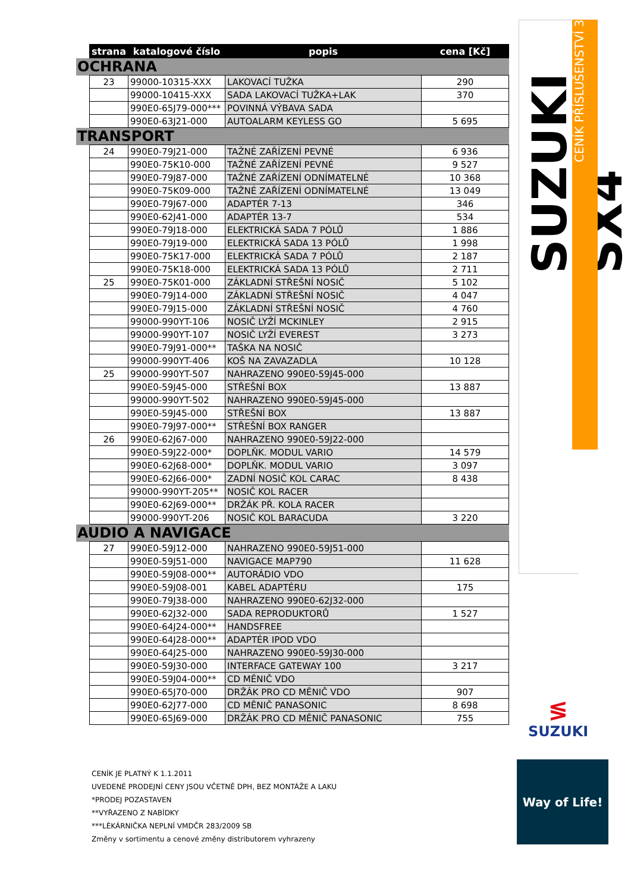| | strana | katalogové číslo | popis | cena [Kč] |
| --- | --- | --- | --- | --- |
| OCHRANA | | | | |
| | 23 | 99000-10315-XXX | LAKOVACÍ TUŽKA | 290 |
| | | 99000-10415-XXX | SADA LAKOVACÍ TUŽKA+LAK | 370 |
| | | 990E0-65J79-000*** | POVINNÁ VÝBAVA SADA | |
| | | 990E0-63J21-000 | AUTOALARM KEYLESS GO | 5 695 |
| TRANSPORT | | | | |
| | 24 | 990E0-79J21-000 | TAŽNÉ ZAŘÍZENÍ PEVNÉ | 6 936 |
| | | 990E0-75K10-000 | TAŽNÉ ZAŘÍZENÍ PEVNÉ | 9 527 |
| | | 990E0-79J87-000 | TAŽNÉ ZAŘÍZENÍ ODNÍMATELNÉ | 10 368 |
| | | 990E0-75K09-000 | TAŽNÉ ZAŘÍZENÍ ODNÍMATELNÉ | 13 049 |
| | | 990E0-79J67-000 | ADAPTÉR 7-13 | 346 |
| | | 990E0-62J41-000 | ADAPTÉR 13-7 | 534 |
| | | 990E0-79J18-000 | ELEKTRICKÁ SADA 7 PÓLŮ | 1 886 |
| | | 990E0-79J19-000 | ELEKTRICKÁ SADA 13 PÓLŮ | 1 998 |
| | | 990E0-75K17-000 | ELEKTRICKÁ SADA 7 PÓLŮ | 2 187 |
| | | 990E0-75K18-000 | ELEKTRICKÁ SADA 13 PÓLŮ | 2 711 |
| | 25 | 990E0-75K01-000 | ZÁKLADNÍ STŘEŠNÍ NOSIČ | 5 102 |
| | | 990E0-79J14-000 | ZÁKLADNÍ STŘEŠNÍ NOSIČ | 4 047 |
| | | 990E0-79J15-000 | ZÁKLADNÍ STŘEŠNÍ NOSIČ | 4 760 |
| | | 99000-990YT-106 | NOSIČ LYŽÍ MCKINLEY | 2 915 |
| | | 99000-990YT-107 | NOSIČ LYŽÍ EVEREST | 3 273 |
| | | 990E0-79J91-000** | TAŠKA NA NOSIČ | |
| | | 99000-990YT-406 | KOŠ NA ZAVAZADLA | 10 128 |
| | 25 | 99000-990YT-507 | NAHRAZENO 990E0-59J45-000 | |
| | | 990E0-59J45-000 | STŘEŠNÍ BOX | 13 887 |
| | | 99000-990YT-502 | NAHRAZENO 990E0-59J45-000 | |
| | | 990E0-59J45-000 | STŘEŠNÍ BOX | 13 887 |
| | | 990E0-79J97-000** | STŘEŠNÍ BOX RANGER | |
| | 26 | 990E0-62J67-000 | NAHRAZENO 990E0-59J22-000 | |
| | | 990E0-59J22-000* | DOPLŇK. MODUL VARIO | 14 579 |
| | | 990E0-62J68-000* | DOPLŇK. MODUL VARIO | 3 097 |
| | | 990E0-62J66-000* | ZADNÍ NOSIČ KOL CARAC | 8 438 |
| | | 99000-990YT-205** | NOSIČ KOL RACER | |
| | | 990E0-62J69-000** | DRŽÁK PŘ. KOLA RACER | |
| | | 99000-990YT-206 | NOSIČ KOL BARACUDA | 3 220 |
| AUDIO A NAVIGACE | | | | |
| | 27 | 990E0-59J12-000 | NAHRAZENO 990E0-59J51-000 | |
| | | 990E0-59J51-000 | NAVIGACE MAP790 | 11 628 |
| | | 990E0-59J08-000** | AUTORÁDIO VDO | |
| | | 990E0-59J08-001 | KABEL ADAPTÉRU | 175 |
| | | 990E0-79J38-000 | NAHRAZENO 990E0-62J32-000 | |
| | | 990E0-62J32-000 | SADA REPRODUKTORŮ | 1 527 |
| | | 990E0-64J24-000** | HANDSFREE | |
| | | 990E0-64J28-000** | ADAPTÉR IPOD VDO | |
| | | 990E0-64J25-000 | NAHRAZENO 990E0-59J30-000 | |
| | | 990E0-59J30-000 | INTERFACE GATEWAY 100 | 3 217 |
| | | 990E0-59J04-000** | CD MĚNIČ VDO | |
| | | 990E0-65J70-000 | DRŽÁK PRO CD MĚNIČ VDO | 907 |
| | | 990E0-62J77-000 | CD MĚNIČ PANASONIC | 8 698 |
| | | 990E0-65J69-000 | DRŽÁK PRO CD MĚNIČ PANASONIC | 755 |
SUZUKI SX4
CENÍK PŘÍSLUŠENSTVÍ 3
≶
SUZUKI
Way of Life!
CENÍK JE PLATNÝ K 1.1.2011
UVEDENÉ PRODEJNÍ CENY JSOU VČETNĚ DPH, BEZ MONTÁŽE A LAKU
*PRODEJ POZASTAVEN
**VYŘAZENO Z NABÍDKY
***LÉKÁRNIČKA NEPLNÍ VMDČR 283/2009 SB
Změny v sortimentu a cenové změny distributorem vyhrazeny